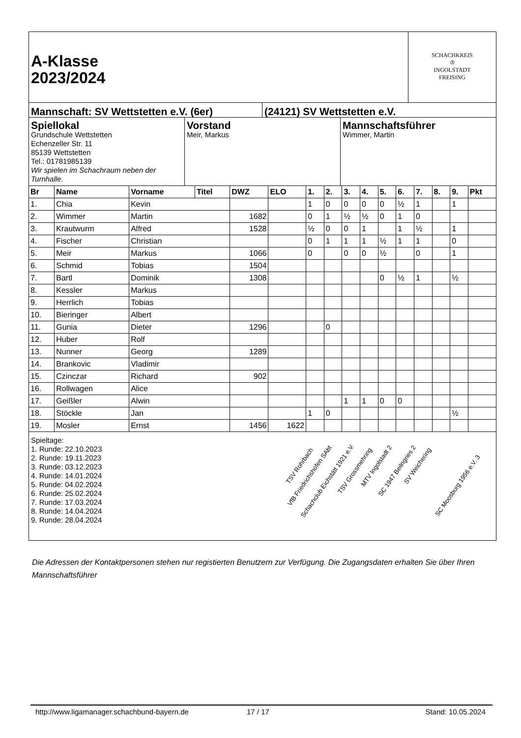A-Klasse
2023/2024
SCHACHKREIS
♔
INGOLSTADT
FREISING
Mannschaft: SV Wettstetten e.V. (6er) (24121) SV Wettstetten e.V.
Spiellokal
Grundschule Wettstetten
Echenzeller Str. 11
85139 Wettstetten
Tel.: 01781985139
Wir spielen im Schachraum neben der Turnhalle.
Vorstand
Meir, Markus
Mannschaftsführer
Wimmer, Martin
| Br | Name | Vorname | Titel | DWZ | ELO | 1. | 2. | 3. | 4. | 5. | 6. | 7. | 8. | 9. | Pkt |
| --- | --- | --- | --- | --- | --- | --- | --- | --- | --- | --- | --- | --- | --- | --- | --- |
| 1. | Chia | Kevin | | | | 1 | 0 | 0 | 0 | 0 | ½ | 1 | | 1 | |
| 2. | Wimmer | Martin | | 1682 | | 0 | 1 | ½ | ½ | 0 | 1 | 0 | | | |
| 3. | Krautwurm | Alfred | | 1528 | | ½ | 0 | 0 | 1 | | 1 | ½ | | 1 | |
| 4. | Fischer | Christian | | | | 0 | 1 | 1 | 1 | ½ | 1 | 1 | | 0 | |
| 5. | Meir | Markus | | 1066 | | 0 | | 0 | 0 | ½ | | 0 | | 1 | |
| 6. | Schmid | Tobias | | 1504 | | | | | | | | | | | |
| 7. | Bartl | Dominik | | 1308 | | | | | | 0 | ½ | 1 | | ½ | |
| 8. | Kessler | Markus | | | | | | | | | | | | | |
| 9. | Herrlich | Tobias | | | | | | | | | | | | | |
| 10. | Bieringer | Albert | | | | | | | | | | | | | |
| 11. | Gunia | Dieter | | 1296 | | | 0 | | | | | | | | |
| 12. | Huber | Rolf | | | | | | | | | | | | | |
| 13. | Nunner | Georg | | 1289 | | | | | | | | | | | |
| 14. | Brankovic | Vladimir | | | | | | | | | | | | | |
| 15. | Czinczar | Richard | | 902 | | | | | | | | | | | |
| 16. | Rollwagen | Alice | | | | | | | | | | | | | |
| 17. | Geißler | Alwin | | | | | | 1 | 1 | 0 | 0 | | | | |
| 18. | Stöckle | Jan | | | | 1 | 0 | | | | | | | ½ | |
| 19. | Mosler | Ernst | | 1456 | 1622 | | | | | | | | | | |
Spieltage:
1. Runde: 22.10.2023
2. Runde: 19.11.2023
3. Runde: 03.12.2023
4. Runde: 14.01.2024
5. Runde: 04.02.2024
6. Runde: 25.02.2024
7. Runde: 17.03.2024
8. Runde: 14.04.2024
9. Runde: 28.04.2024
TSV Rohrbach
VfB Friedrichshofen SAbt
Schachclub Eichstätt 1921 e.V.
TSV Grossmehring
MTV Ingolstadt 2
SC 1947 Beilngries 2
SV Weichering
SC Moosburg 1956 e.V. 3
Die Adressen der Kontaktpersonen stehen nur registierten Benutzern zur Verfügung. Die Zugangsdaten erhalten Sie über Ihren Mannschaftsführer
http://www.ligamanager.schachbund-bayern.de 17 / 17 Stand: 10.05.2024